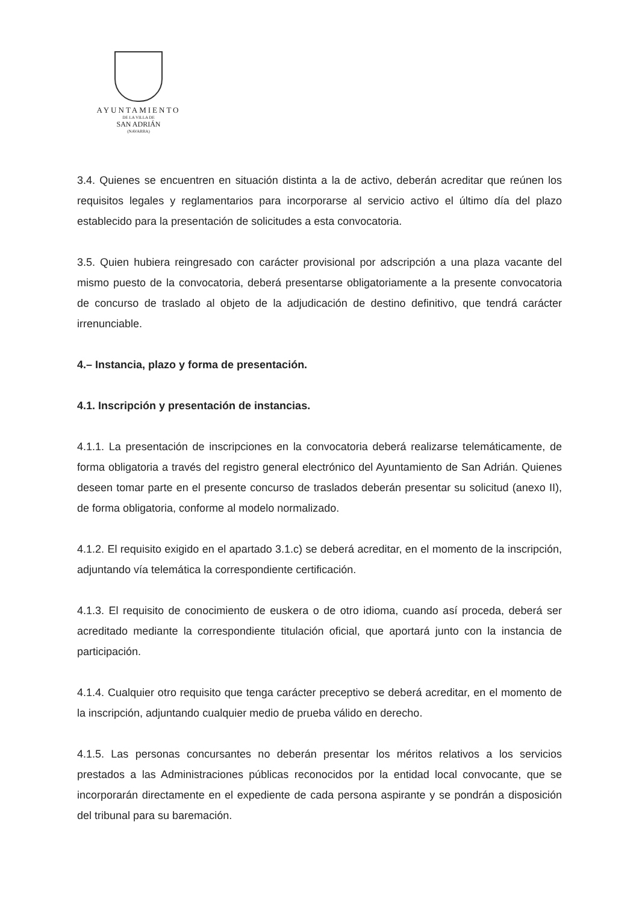AYUNTAMIENTO
DE LA VILLA DE
SAN ADRIÁN
(NAVARRA)
3.4. Quienes se encuentren en situación distinta a la de activo, deberán acreditar que reúnen los requisitos legales y reglamentarios para incorporarse al servicio activo el último día del plazo establecido para la presentación de solicitudes a esta convocatoria.
3.5. Quien hubiera reingresado con carácter provisional por adscripción a una plaza vacante del mismo puesto de la convocatoria, deberá presentarse obligatoriamente a la presente convocatoria de concurso de traslado al objeto de la adjudicación de destino definitivo, que tendrá carácter irrenunciable.
4.– Instancia, plazo y forma de presentación.
4.1. Inscripción y presentación de instancias.
4.1.1. La presentación de inscripciones en la convocatoria deberá realizarse telemáticamente, de forma obligatoria a través del registro general electrónico del Ayuntamiento de San Adrián. Quienes deseen tomar parte en el presente concurso de traslados deberán presentar su solicitud (anexo II), de forma obligatoria, conforme al modelo normalizado.
4.1.2. El requisito exigido en el apartado 3.1.c) se deberá acreditar, en el momento de la inscripción, adjuntando vía telemática la correspondiente certificación.
4.1.3. El requisito de conocimiento de euskera o de otro idioma, cuando así proceda, deberá ser acreditado mediante la correspondiente titulación oficial, que aportará junto con la instancia de participación.
4.1.4. Cualquier otro requisito que tenga carácter preceptivo se deberá acreditar, en el momento de la inscripción, adjuntando cualquier medio de prueba válido en derecho.
4.1.5. Las personas concursantes no deberán presentar los méritos relativos a los servicios prestados a las Administraciones públicas reconocidos por la entidad local convocante, que se incorporarán directamente en el expediente de cada persona aspirante y se pondrán a disposición del tribunal para su baremación.